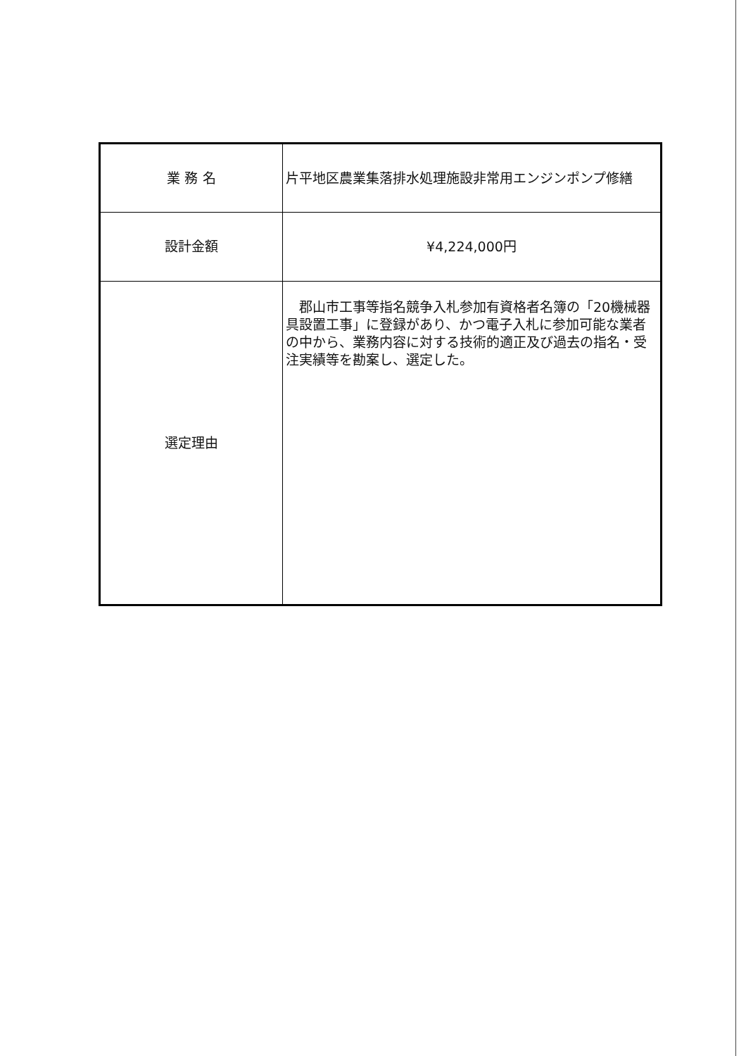| 業 務 名 | 片平地区農業集落排水処理施設非常用エンジンポンプ修繕 |
| 設計金額 | ¥4,224,000円 |
| 選定理由 | 郡山市工事等指名競争入札参加有資格者名簿の「20機械器具設置工事」に登録があり、かつ電子入札に参加可能な業者の中から、業務内容に対する技術的適正及び過去の指名・受注実績等を勘案し、選定した。 |